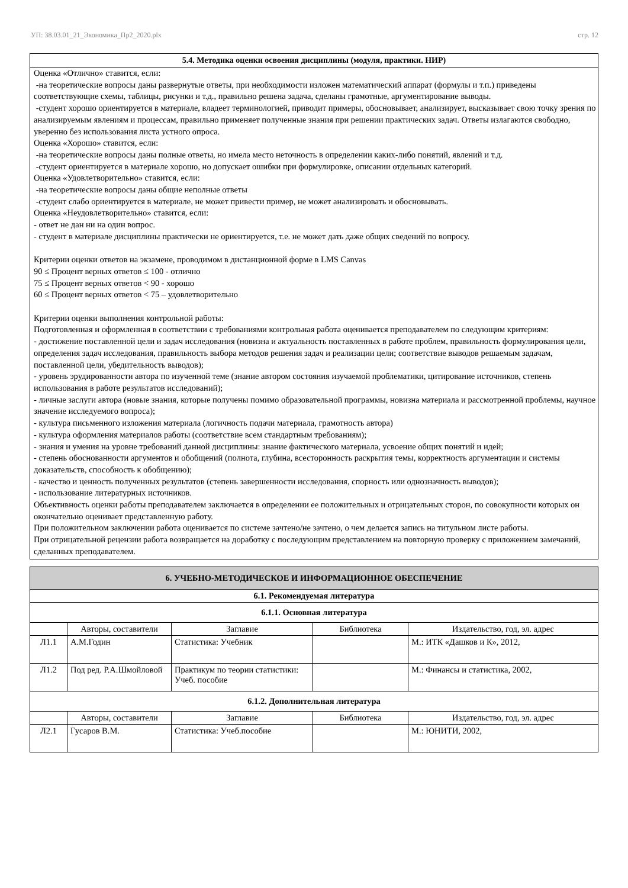УП: 38.03.01_21_Экономика_Пр2_2020.plx стр. 12
5.4. Методика оценки освоения дисциплины (модуля, практики. НИР)
Оценка «Отлично» ставится, если:
-на теоретические вопросы даны развернутые ответы, при необходимости изложен математический аппарат (формулы и т.п.) приведены соответствующие схемы, таблицы, рисунки и т.д., правильно решена задача, сделаны грамотные, аргументирование выводы.
-студент хорошо ориентируется в материале, владеет терминологией, приводит примеры, обосновывает, анализирует, высказывает свою точку зрения по анализируемым явлениям и процессам, правильно применяет полученные знания при решении практических задач. Ответы излагаются свободно, уверенно без использования листа устного опроса.
Оценка «Хорошо» ставится, если:
-на теоретические вопросы даны полные ответы, но имела место неточность в определении каких-либо понятий, явлений и т.д.
-студент ориентируется в материале хорошо, но допускает ошибки при формулировке, описании отдельных категорий.
Оценка «Удовлетворительно» ставится, если:
-на теоретические вопросы даны общие неполные ответы
-студент слабо ориентируется в материале, не может привести пример, не может анализировать и обосновывать.
Оценка «Неудовлетворительно» ставится, если:
- ответ не дан ни на один вопрос.
- студент в материале дисциплины практически не ориентируется, т.е. не может дать даже общих сведений по вопросу.
Критерии оценки ответов на экзамене, проводимом в дистанционной форме в LMS Canvas
90 ≤ Процент верных ответов ≤ 100 - отлично
75 ≤ Процент верных ответов < 90 - хорошо
60 ≤ Процент верных ответов < 75 – удовлетворительно
Критерии оценки выполнения контрольной работы:
Подготовленная и оформленная в соответствии с требованиями контрольная работа оценивается преподавателем по следующим критериям:
- достижение поставленной цели и задач исследования (новизна и актуальность поставленных в работе проблем, правильность формулирования цели, определения задач исследования, правильность выбора методов решения задач и реализации цели; соответствие выводов решаемым задачам, поставленной цели, убедительность выводов);
- уровень эрудированности автора по изученной теме (знание автором состояния изучаемой проблематики, цитирование источников, степень использования в работе результатов исследований);
- личные заслуги автора (новые знания, которые получены помимо образовательной программы, новизна материала и рассмотренной проблемы, научное значение исследуемого вопроса);
- культура письменного изложения материала (логичность подачи материала, грамотность автора)
- культура оформления материалов работы (соответствие всем стандартным требованиям);
- знания и умения на уровне требований данной дисциплины: знание фактического материала, усвоение общих понятий и идей;
- степень обоснованности аргументов и обобщений (полнота, глубина, всесторонность раскрытия темы, корректность аргументации и системы доказательств, способность к обобщению);
- качество и ценность полученных результатов (степень завершенности исследования, спорность или однозначность выводов);
- использование литературных источников.
Объективность оценки работы преподавателем заключается в определении ее положительных и отрицательных сторон, по совокупности которых он окончательно оценивает представленную работу.
При положительном заключении работа оценивается по системе зачтено/не зачтено, о чем делается запись на титульном листе работы.
При отрицательной рецензии работа возвращается на доработку с последующим представлением на повторную проверку с приложением замечаний, сделанных преподавателем.
| 6. УЧЕБНО-МЕТОДИЧЕСКОЕ И ИНФОРМАЦИОННОЕ ОБЕСПЕЧЕНИЕ | | | | |
| 6.1. Рекомендуемая литература | | | | |
| 6.1.1. Основная литература | | | | |
| | Авторы, составители | Заглавие | Библиотека | Издательство, год, эл. адрес |
| Л1.1 | А.М.Годин | Статистика: Учебник | | М.: ИТК «Дашков и К», 2012, |
| Л1.2 | Под ред. Р.А.Шмойловой | Практикум по теории статистики: Учеб. пособие | | М.: Финансы и статистика, 2002, |
| 6.1.2. Дополнительная литература | | | | |
| | Авторы, составители | Заглавие | Библиотека | Издательство, год, эл. адрес |
| Л2.1 | Гусаров В.М. | Статистика: Учеб.пособие | | М.: ЮНИТИ, 2002, |